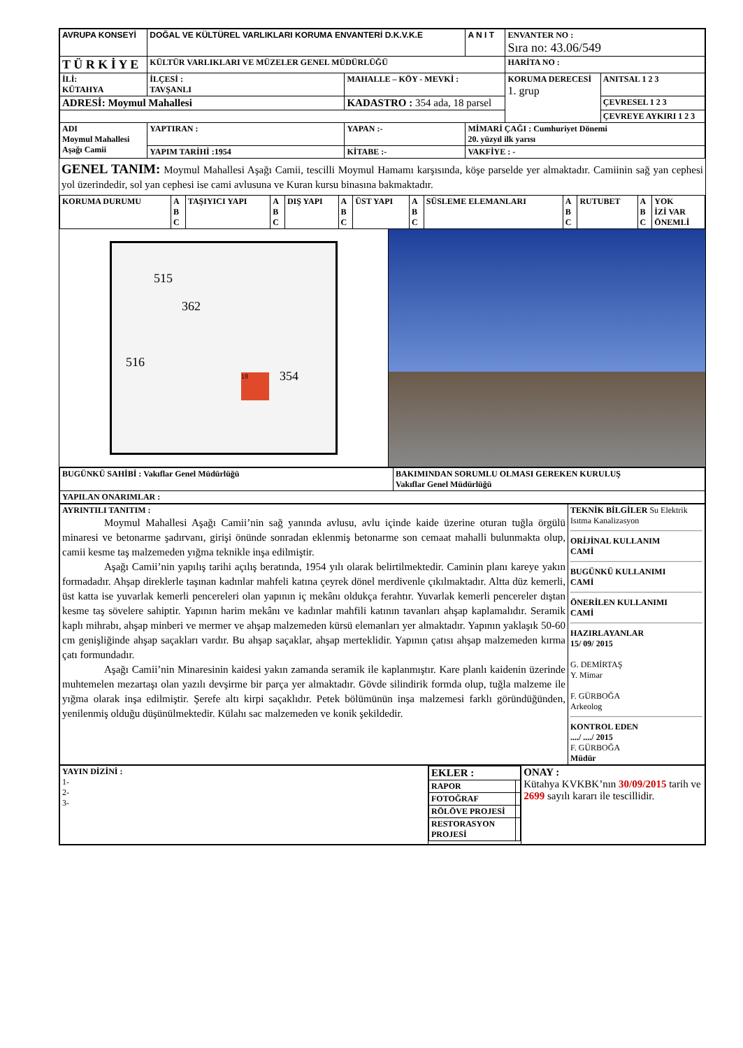| AVRUPA KONSEYİ | DOĞAL VE KÜLTÜREL VARLIKLARI KORUMA ENVANTERİ D.K.V.K.E | | A N I T | ENVANTER NO : Sıra no: 43.06/549 | |
| T Ü R K İ Y E | KÜLTÜR VARLIKLARI VE MÜZELER GENEL MÜDÜRLÜĞÜ | | | HARİTA NO : | |
| İLİ: KÜTAHYA | İLÇESİ : TAVŞANLI | MAHALLE – KÖY - MEVKİ : | | KORUMA DERECESİ 1. grup | ANITSAL 1 2 3 |
| ADRESİ: Moymul Mahallesi | | KADASTRO : 354 ada, 18 parsel | | | ÇEVRESEL 1 2 3 |
| | | | | | ÇEVREYE AYKIRI 1 2 3 |
| ADI Moymul Mahallesi Aşağı Camii | YAPTIRAN : | YAPAN :- | MİMARİ ÇAĞI : Cumhuriyet Dönemi 20. yüzyıl ilk yarısı | | |
| | YAPIM TARİHİ :1954 | KİTABE :- | VAKFİYE : - | | |
GENEL TANIM: Moymul Mahallesi Aşağı Camii, tescilli Moymul Hamamı karşısında, köşe parselde yer almaktadır. Camiinin sağ yan cephesi yol üzerindedir, sol yan cephesi ise cami avlusuna ve Kuran kursu binasına bakmaktadır.
| KORUMA DURUMU | A B C | TAŞIYICI YAPI | A B C | DIŞ YAPI | A B C | ÜST YAPI | A B C | SÜSLEME ELEMANLARI | A B C | RUTUBET | A B C | YOK İZİ VAR ÖNEMLİ |
515
362
516
18 354
| BUGÜNKÜ SAHİBİ : Vakıflar Genel Müdürlüğü | BAKIMINDAN SORUMLU OLMASI GEREKEN KURULUŞ Vakıflar Genel Müdürlüğü |
| YAPILAN ONARIMLAR : | |
| AYRINTILI TANITIM : Moymul Mahallesi Aşağı Camii’nin sağ yanında avlusu, avlu içinde kaide üzerine oturan tuğla örgülü minaresi ve betonarme şadırvanı, girişi önünde sonradan eklenmiş betonarme son cemaat mahalli bulunmakta olup, camii kesme taş malzemeden yığma teknikle inşa edilmiştir. Aşağı Camii’nin yapılış tarihi açılış beratında, 1954 yılı olarak belirtilmektedir. Caminin planı kareye yakın formadadır. Ahşap direklerle taşınan kadınlar mahfeli katına çeyrek dönel merdivenle çıkılmaktadır. Altta düz kemerli, üst katta ise yuvarlak kemerli pencereleri olan yapının iç mekânı oldukça ferahtır. Yuvarlak kemerli pencereler dıştan kesme taş sövelere sahiptir. Yapının harim mekânı ve kadınlar mahfili katının tavanları ahşap kaplamalıdır. Seramik kaplı mihrabı, ahşap minberi ve mermer ve ahşap malzemeden kürsü elemanları yer almaktadır. Yapının yaklaşık 50-60 cm genişliğinde ahşap saçakları vardır. Bu ahşap saçaklar, ahşap merteklidir. Yapının çatısı ahşap malzemeden kırma çatı formundadır. Aşağı Camii’nin Minaresinin kaidesi yakın zamanda seramik ile kaplanmıştır. Kare planlı kaidenin üzerinde muhtemelen mezartaşı olan yazılı devşirme bir parça yer almaktadır. Gövde silindirik formda olup, tuğla malzeme ile yığma olarak inşa edilmiştir. Şerefe altı kirpi saçaklıdır. Petek bölümünün inşa malzemesi farklı göründüğünden, yenilenmiş olduğu düşünülmektedir. Külahı sac malzemeden ve konik şekildedir. | TEKNİK BİLGİLER Su Elektrik Isıtma Kanalizasyon ORİJİNAL KULLANIM CAMİ BUGÜNKÜ KULLANIMI CAMİ ÖNERİLEN KULLANIMI CAMİ HAZIRLAYANLAR 15/ 09/ 2015 G. DEMİRTAŞ Y. Mimar F. GÜRBOĞA Arkeolog KONTROL EDEN ..../ ..../ 2015 F. GÜRBOĞA Müdür |
| YAYIN DİZİNİ : 1- 2- 3- | / EKLER : / / / RAPOR / / / FOTOĞRAF / / / RÖLÖVE PROJESİ / / / RESTORASYON PROJESİ / / | ONAY : Kütahya KVKBK’nın 30/09/2015 tarih ve 2699 sayılı kararı ile tescillidir. |